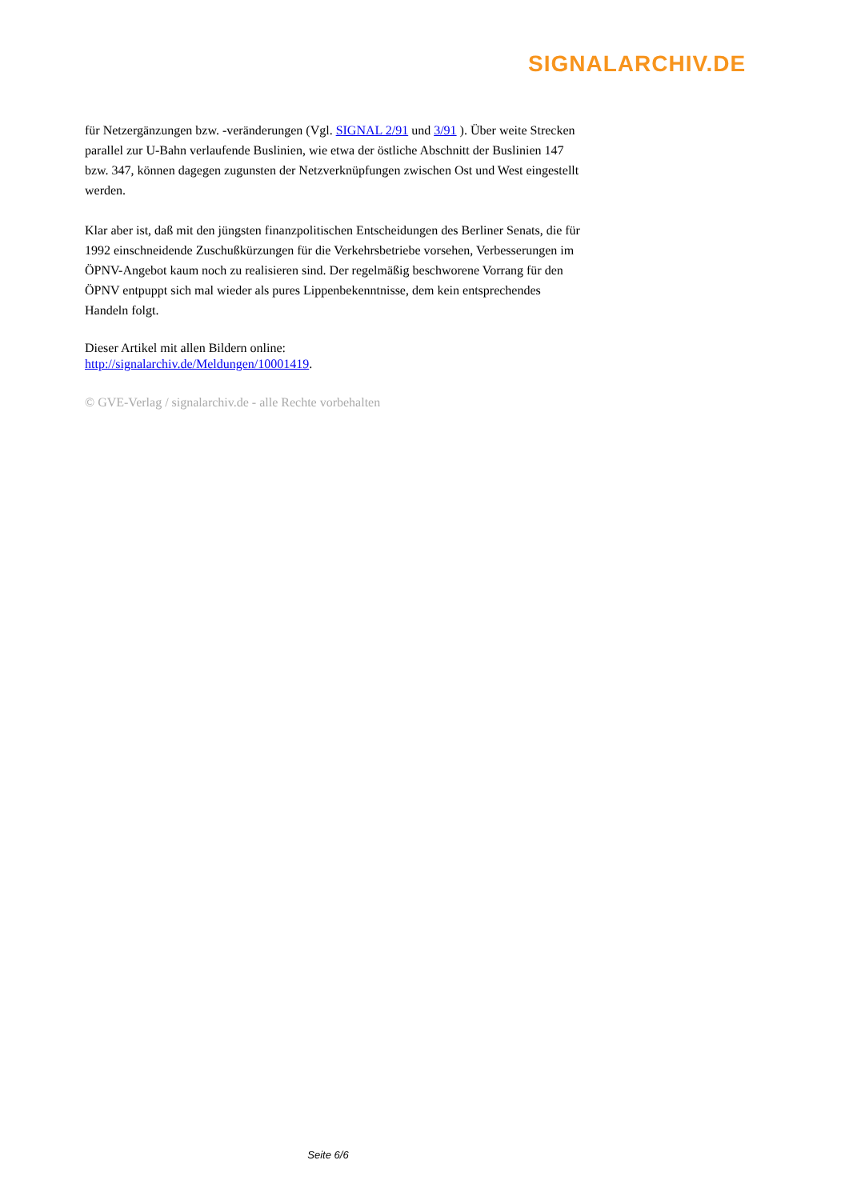SIGNALARCHIV.DE
für Netzergänzungen bzw. -veränderungen (Vgl. SIGNAL 2/91 und 3/91 ). Über weite Strecken parallel zur U-Bahn verlaufende Buslinien, wie etwa der östliche Abschnitt der Buslinien 147 bzw. 347, können dagegen zugunsten der Netzverknüpfungen zwischen Ost und West eingestellt werden.
Klar aber ist, daß mit den jüngsten finanzpolitischen Entscheidungen des Berliner Senats, die für 1992 einschneidende Zuschußkürzungen für die Verkehrsbetriebe vorsehen, Verbesserungen im ÖPNV-Angebot kaum noch zu realisieren sind. Der regelmäßig beschworene Vorrang für den ÖPNV entpuppt sich mal wieder als pures Lippenbekenntnisse, dem kein entsprechendes Handeln folgt.
Dieser Artikel mit allen Bildern online:
http://signalarchiv.de/Meldungen/10001419.
© GVE-Verlag / signalarchiv.de - alle Rechte vorbehalten
Seite 6/6